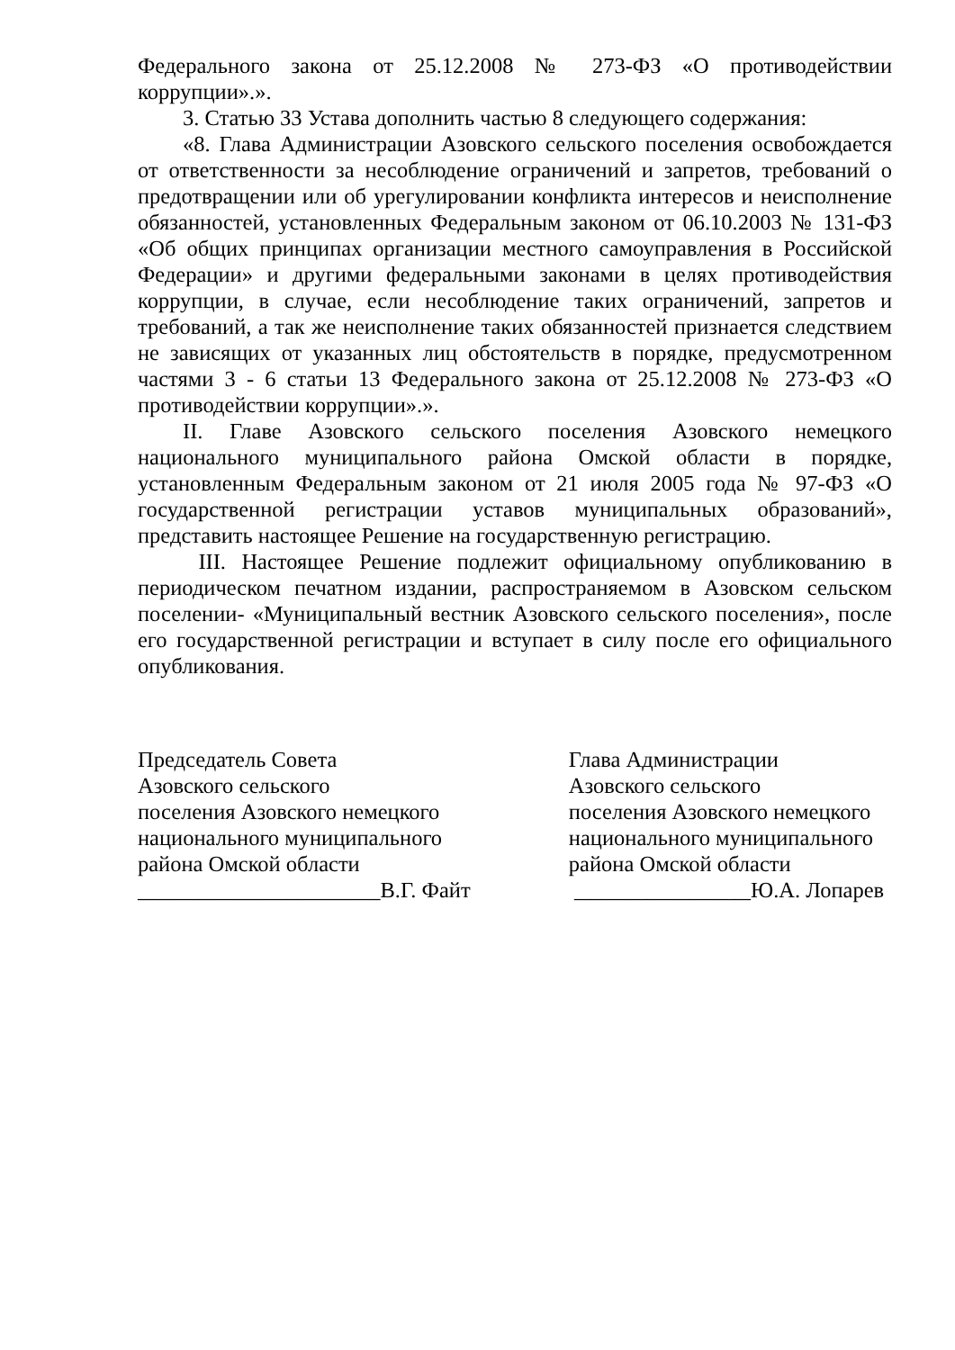Федерального закона от 25.12.2008 № 273-ФЗ «О противодействии коррупции».».
3. Статью 33 Устава дополнить частью 8 следующего содержания:
«8. Глава Администрации Азовского сельского поселения освобождается от ответственности за несоблюдение ограничений и запретов, требований о предотвращении или об урегулировании конфликта интересов и неисполнение обязанностей, установленных Федеральным законом от 06.10.2003 № 131-ФЗ «Об общих принципах организации местного самоуправления в Российской Федерации» и другими федеральными законами в целях противодействия коррупции, в случае, если несоблюдение таких ограничений, запретов и требований, а так же неисполнение таких обязанностей признается следствием не зависящих от указанных лиц обстоятельств в порядке, предусмотренном частями 3 - 6 статьи 13 Федерального закона от 25.12.2008 № 273-ФЗ «О противодействии коррупции».».
II. Главе Азовского сельского поселения Азовского немецкого национального муниципального района Омской области в порядке, установленным Федеральным законом от 21 июля 2005 года № 97-ФЗ «О государственной регистрации уставов муниципальных образований», представить настоящее Решение на государственную регистрацию.
III. Настоящее Решение подлежит официальному опубликованию в периодическом печатном издании, распространяемом в Азовском сельском поселении- «Муниципальный вестник Азовского сельского поселения», после его государственной регистрации и вступает в силу после его официального опубликования.
Председатель Совета
Азовского сельского
поселения Азовского немецкого
национального муниципального
района Омской области
______________________В.Г. Файт
Глава Администрации
Азовского сельского
поселения Азовского немецкого
национального муниципального
района Омской области
________________Ю.А. Лопарев